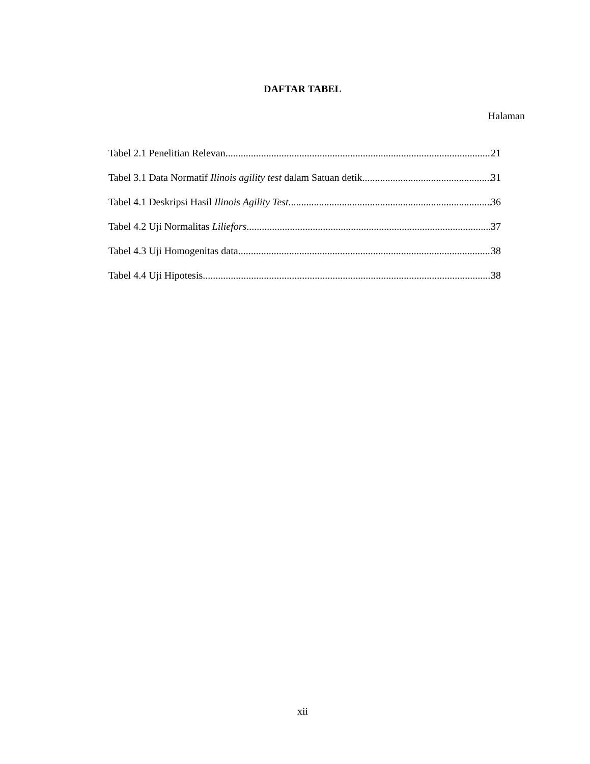DAFTAR TABEL
Halaman
Tabel 2.1 Penelitian Relevan 21
Tabel 3.1 Data Normatif Ilinois agility test dalam Satuan detik 31
Tabel 4.1 Deskripsi Hasil Ilinois Agility Test 36
Tabel 4.2 Uji Normalitas Liliefors 37
Tabel 4.3 Uji Homogenitas data 38
Tabel 4.4 Uji Hipotesis 38
xii